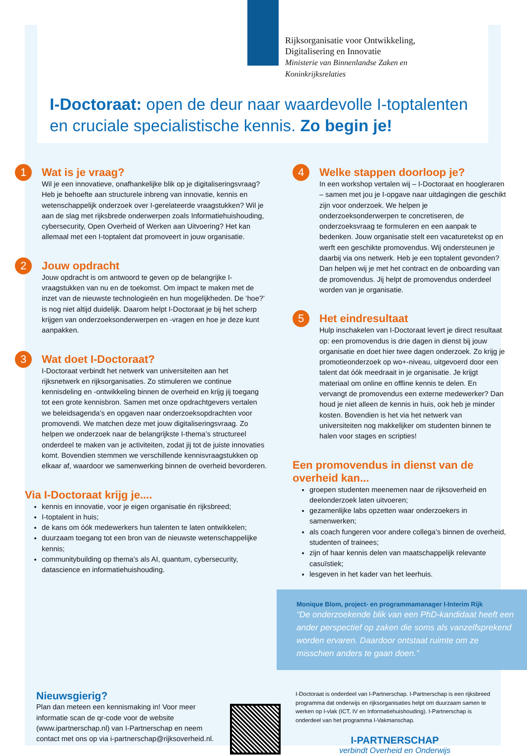Rijksorganisatie voor Ontwikkeling,
Digitalisering en Innovatie
Ministerie van Binnenlandse Zaken en
Koninkrijksrelaties
I-Doctoraat: open de deur naar waardevolle I-toptalenten en cruciale specialistische kennis. Zo begin je!
1
Wat is je vraag?
Wil je een innovatieve, onafhankelijke blik op je digitaliseringsvraag? Heb je behoefte aan structurele inbreng van innovatie, kennis en wetenschappelijk onderzoek over I-gerelateerde vraagstukken? Wil je aan de slag met rijksbrede onderwerpen zoals Informatiehuishouding, cybersecurity, Open Overheid of Werken aan Uitvoering? Het kan allemaal met een I-toptalent dat promoveert in jouw organisatie.
2
Jouw opdracht
Jouw opdracht is om antwoord te geven op de belangrijke I-vraagstukken van nu en de toekomst. Om impact te maken met de inzet van de nieuwste technologieën en hun mogelijkheden. De ‘hoe?’ is nog niet altijd duidelijk. Daarom helpt I-Doctoraat je bij het scherp krijgen van onderzoeksonderwerpen en -vragen en hoe je deze kunt aanpakken.
3
Wat doet I-Doctoraat?
I-Doctoraat verbindt het netwerk van universiteiten aan het rijksnetwerk en rijksorganisaties. Zo stimuleren we continue kennisdeling en -ontwikkeling binnen de overheid en krijg jij toegang tot een grote kennisbron. Samen met onze opdrachtgevers vertalen we beleidsagenda’s en opgaven naar onderzoeksopdrachten voor promovendi. We matchen deze met jouw digitaliseringsvraag. Zo helpen we onderzoek naar de belangrijkste I-thema’s structureel onderdeel te maken van je activiteiten, zodat jij tot de juiste innovaties komt. Bovendien stemmen we verschillende kennisvraagstukken op elkaar af, waardoor we samenwerking binnen de overheid bevorderen.
Via I-Doctoraat krijg je....
kennis en innovatie, voor je eigen organisatie én rijksbreed;
I-toptalent in huis;
de kans om óók medewerkers hun talenten te laten ontwikkelen;
duurzaam toegang tot een bron van de nieuwste wetenschappelijke kennis;
communitybuilding op thema’s als AI, quantum, cybersecurity, datascience en informatiehuishouding.
4
Welke stappen doorloop je?
In een workshop vertalen wij – I-Doctoraat en hoogleraren – samen met jou je I-opgave naar uitdagingen die geschikt zijn voor onderzoek. We helpen je onderzoeksonderwerpen te concretiseren, de onderzoeksvraag te formuleren en een aanpak te bedenken. Jouw organisatie stelt een vacaturetekst op en werft een geschikte promovendus. Wij ondersteunen je daarbij via ons netwerk. Heb je een toptalent gevonden? Dan helpen wij je met het contract en de onboarding van de promovendus. Jij helpt de promovendus onderdeel worden van je organisatie.
5
Het eindresultaat
Hulp inschakelen van I-Doctoraat levert je direct resultaat op: een promovendus is drie dagen in dienst bij jouw organisatie en doet hier twee dagen onderzoek. Zo krijg je promotieonderzoek op wo+-niveau, uitgevoerd door een talent dat óók meedraait in je organisatie. Je krijgt materiaal om online en offline kennis te delen. En vervangt de promovendus een externe medewerker? Dan houd je niet alleen de kennis in huis, ook heb je minder kosten. Bovendien is het via het netwerk van universiteiten nog makkelijker om studenten binnen te halen voor stages en scripties!
Een promovendus in dienst van de overheid kan...
groepen studenten meenemen naar de rijksoverheid en deelonderzoek laten uitvoeren;
gezamenlijke labs opzetten waar onderzoekers in samenwerken;
als coach fungeren voor andere collega’s binnen de overheid, studenten of trainees;
zijn of haar kennis delen van maatschappelijk relevante casuïstiek;
lesgeven in het kader van het leerhuis.
Monique Blom, project- en programmamanager I-Interim Rijk
“De onderzoekende blik van een PhD-kandidaat heeft een ander perspectief op zaken die soms als vanzelfsprekend worden ervaren. Daardoor ontstaat ruimte om ze misschien anders te gaan doen.”
Nieuwsgierig?
Plan dan meteen een kennismaking in! Voor meer informatie scan de qr-code voor de website (www.ipartnerschap.nl) van I-Partnerschap en neem contact met ons op via i-partnerschap@rijksoverheid.nl.
I-Doctoraat is onderdeel van I-Partnerschap. I-Partnerschap is een rijksbreed programma dat onderwijs en rijksorganisaties helpt om duurzaam samen te werken op I-vlak (ICT, IV en Informatiehuishouding). I-Partnerschap is onderdeel van het programma I-Vakmanschap.
I-PARTNERSCHAP
verbindt Overheid en Onderwijs